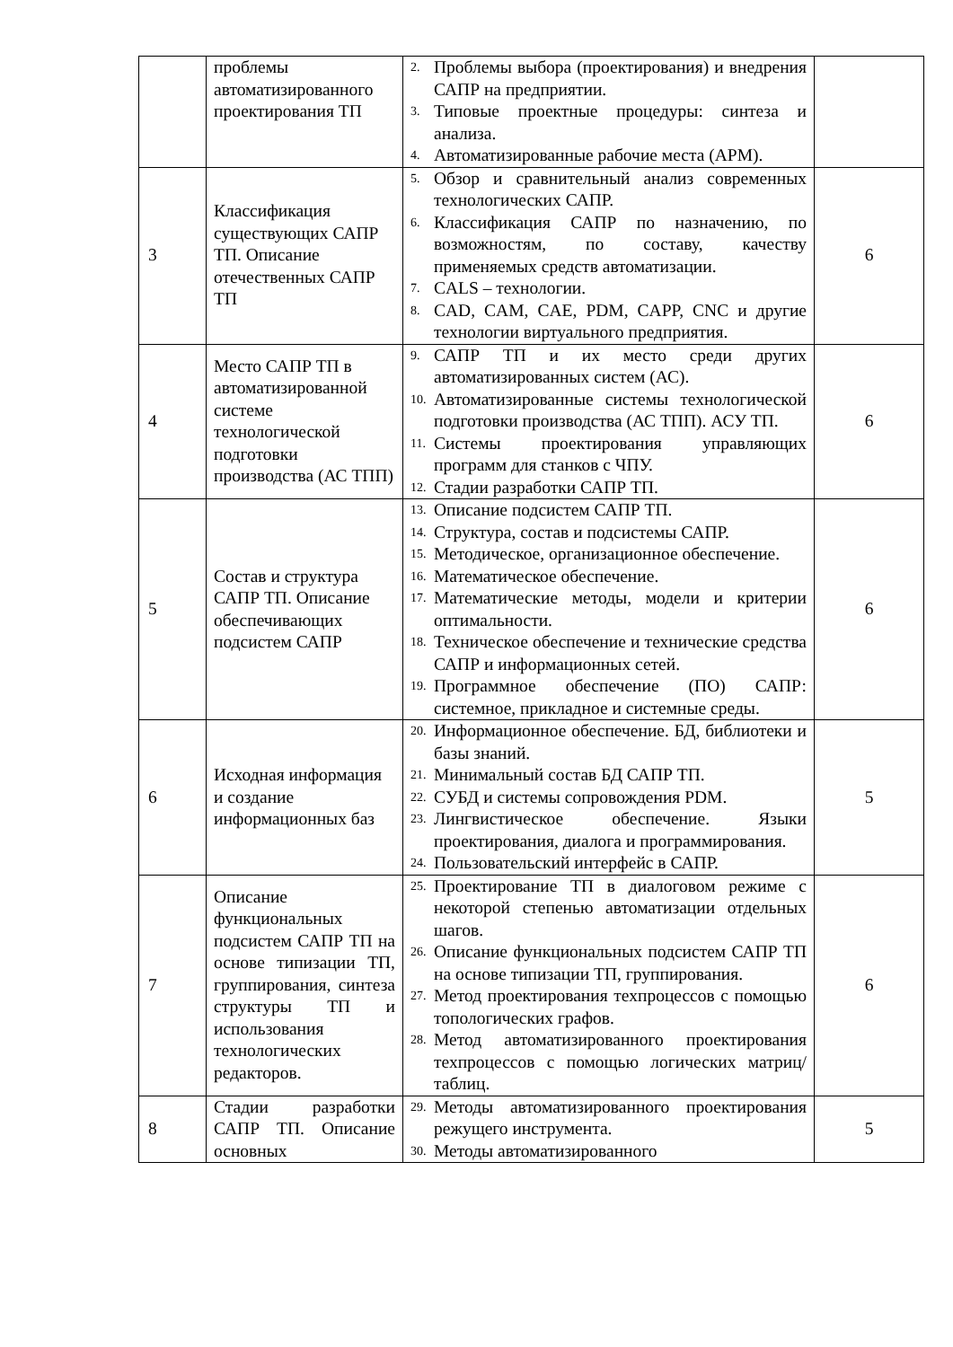| | проблемы автоматизированного проектирования ТП | 2. Проблемы выбора (проектирования) и внедрения САПР на предприятии. 3. Типовые проектные процедуры: синтеза и анализа. 4. Автоматизированные рабочие места (АРМ). | |
| 3 | Классификация существующих САПР ТП. Описание отечественных САПР ТП | 5. Обзор и сравнительный анализ современных технологических САПР. 6. Классификация САПР по назначению, по возможностям, по составу, качеству применяемых средств автоматизации. 7. CALS – технологии. 8. CAD, CAM, CAE, PDM, CAPP, CNC и другие технологии виртуального предприятия. | 6 |
| 4 | Место САПР ТП в автоматизированной системе технологической подготовки производства (АС ТПП) | 9. САПР ТП и их место среди других автоматизированных систем (АС). 10. Автоматизированные системы технологической подготовки производства (АС ТПП). АСУ ТП. 11. Системы проектирования управляющих программ для станков с ЧПУ. 12. Стадии разработки САПР ТП. | 6 |
| 5 | Состав и структура САПР ТП. Описание обеспечивающих подсистем САПР | 13. Описание подсистем САПР ТП. 14. Структура, состав и подсистемы САПР. 15. Методическое, организационное обеспечение. 16. Математическое обеспечение. 17. Математические методы, модели и критерии оптимальности. 18. Техническое обеспечение и технические средства САПР и информационных сетей. 19. Программное обеспечение (ПО) САПР: системное, прикладное и системные среды. | 6 |
| 6 | Исходная информация и создание информационных баз | 20. Информационное обеспечение. БД, библиотеки и базы знаний. 21. Минимальный состав БД САПР ТП. 22. СУБД и системы сопровождения PDM. 23. Лингвистическое обеспечение. Языки проектирования, диалога и программирования. 24. Пользовательский интерфейс в САПР. | 5 |
| 7 | Описание функциональных подсистем САПР ТП на основе типизации ТП, группирования, синтеза структуры ТП и использования технологических редакторов. | 25. Проектирование ТП в диалоговом режиме с некоторой степенью автоматизации отдельных шагов. 26. Описание функциональных подсистем САПР ТП на основе типизации ТП, группирования. 27. Метод проектирования техпроцессов с помощью топологических графов. 28. Метод автоматизированного проектирования техпроцессов с помощью логических матриц/таблиц. | 6 |
| 8 | Стадии разработки САПР ТП. Описание основных | 29. Методы автоматизированного проектирования режущего инструмента. 30. Методы автоматизированного | 5 |